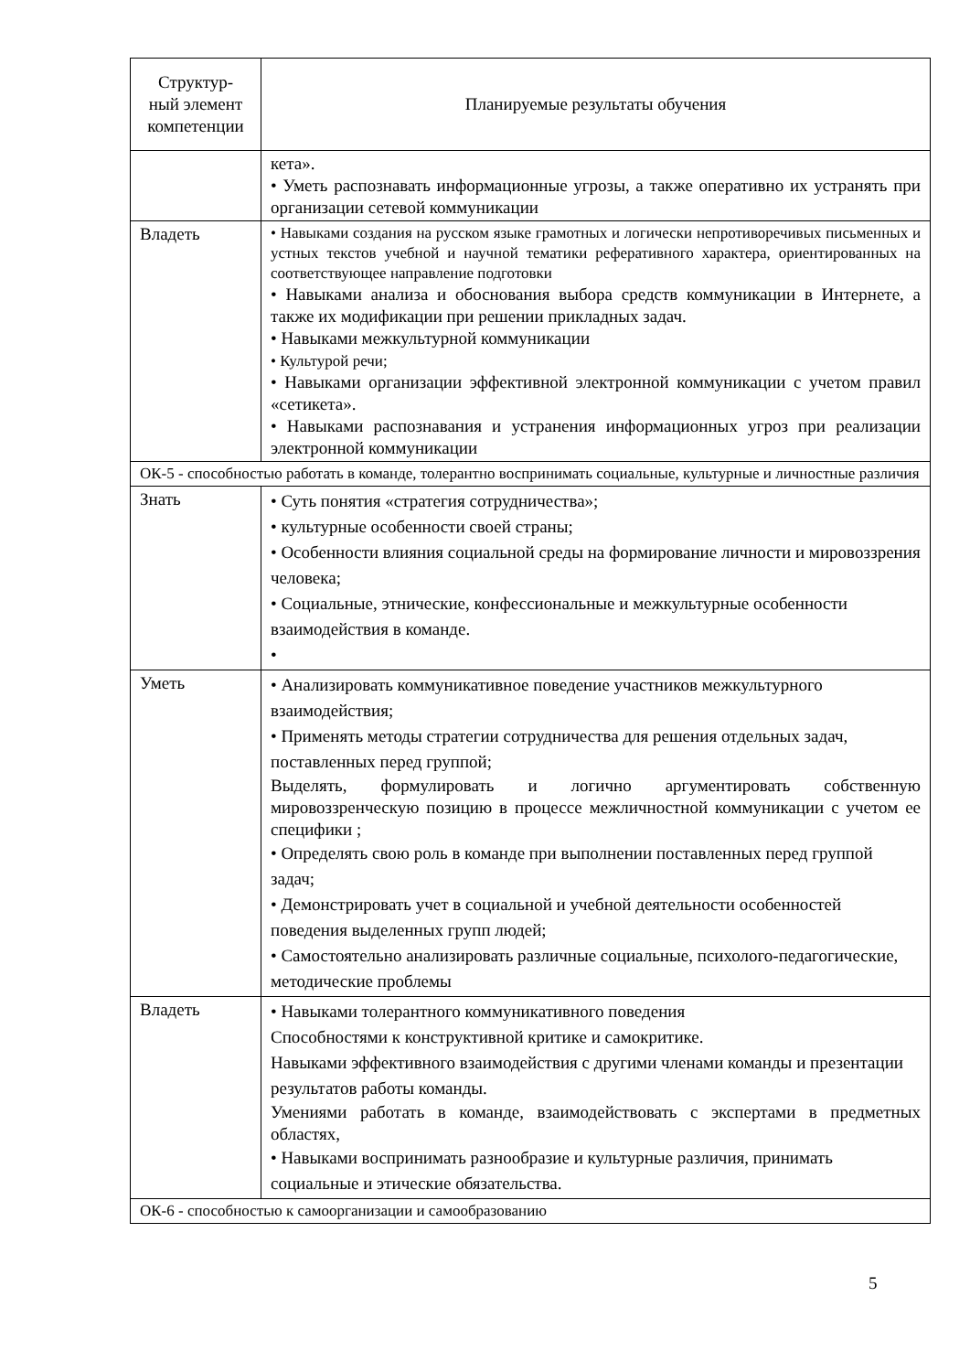| Структур- ный элемент компетенции | Планируемые результаты обучения |
| --- | --- |
| | кета». • Уметь распознавать информационные угрозы, а также оперативно их устранять при организации сетевой коммуникации |
| Владеть | • Навыками создания на русском языке грамотных и логически непротиворечивых письменных и устных текстов учебной и научной тематики реферативного характера, ориентированных на соответствующее направление подготовки • Навыками анализа и обоснования выбора средств коммуникации в Интернете, а также их модификации при решении прикладных задач. • Навыками межкультурной коммуникации • Культурой речи; • Навыками организации эффективной электронной коммуникации с учетом правил «сетикета». • Навыками распознавания и устранения информационных угроз при реализации электронной коммуникации |
| ОК-5 - способностью работать в команде, толерантно воспринимать социальные, культурные и личностные различия | |
| Знать | • Суть понятия «стратегия сотрудничества»; • культурные особенности своей страны; • Особенности влияния социальной среды на формирование личности и мировоззрения человека; • Социальные, этнические, конфессиональные и межкультурные особенности взаимодействия в команде. • |
| Уметь | • Анализировать коммуникативное поведение участников межкультурного взаимодействия; • Применять методы стратегии сотрудничества для решения отдельных задач, поставленных перед группой; Выделять, формулировать и логично аргументировать собственную мировоззренческую позицию в процессе межличностной коммуникации с учетом ее специфики ; • Определять свою роль в команде при выполнении поставленных перед группой задач; • Демонстрировать учет в социальной и учебной деятельности особенностей поведения выделенных групп людей; • Самостоятельно анализировать различные социальные, психолого-педагогические, методические проблемы |
| Владеть | • Навыками толерантного коммуникативного поведения Способностями к конструктивной критике и самокритике. Навыками эффективного взаимодействия с другими членами команды и презентации результатов работы команды. Умениями работать в команде, взаимодействовать с экспертами в предметных областях, • Навыками воспринимать разнообразие и культурные различия, принимать социальные и этические обязательства. |
| ОК-6 - способностью к самоорганизации и самообразованию | |
5